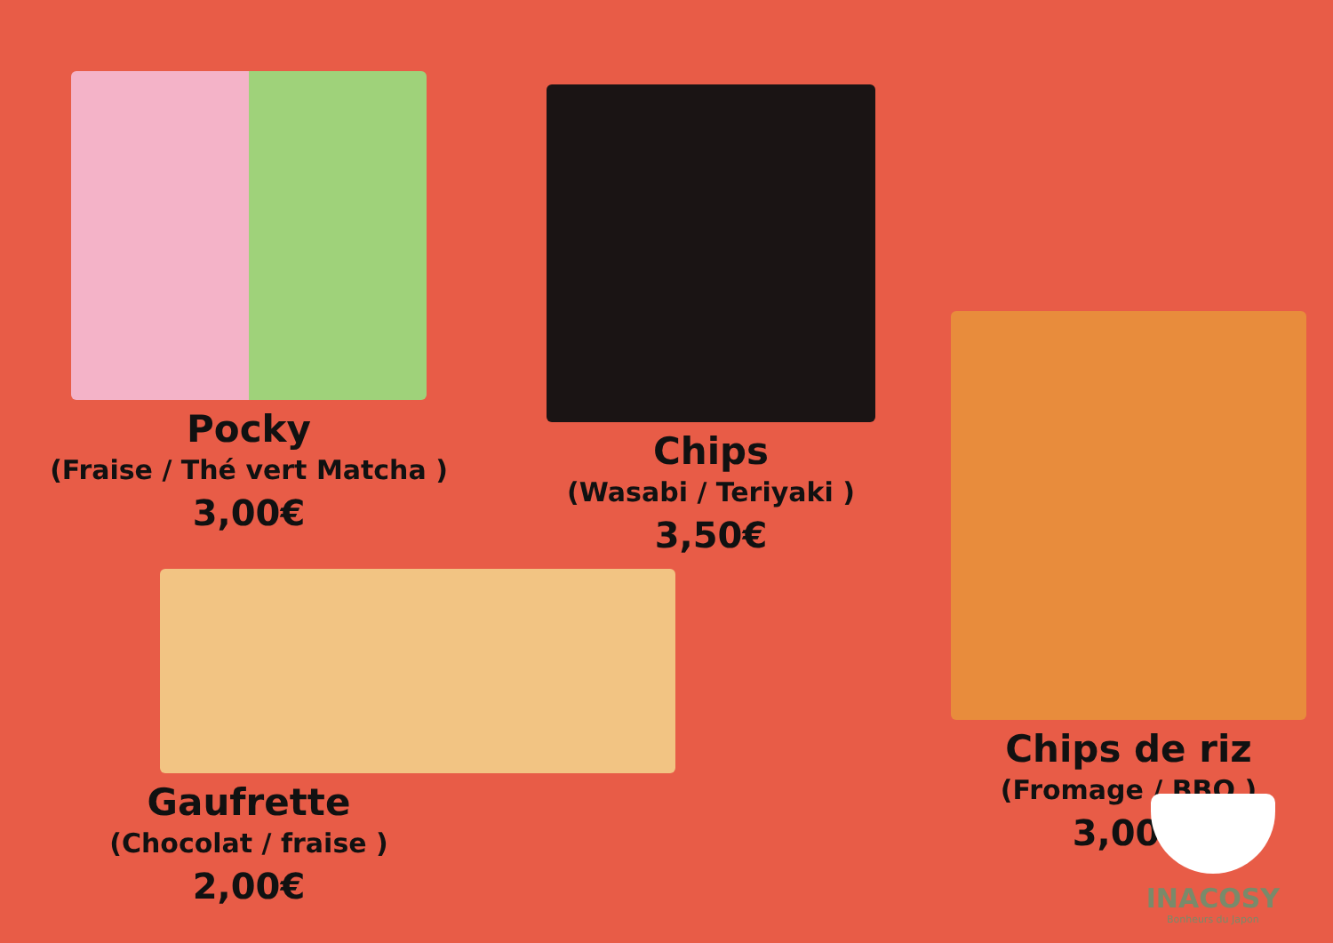Pocky
(Fraise / Thé vert Matcha )
3,00€
Chips
(Wasabi / Teriyaki )
3,50€
Gaufrette
(Chocolat / fraise )
2,00€
Chips de riz
(Fromage / BBQ )
3,00€
INACOSY
Bonheurs du Japon